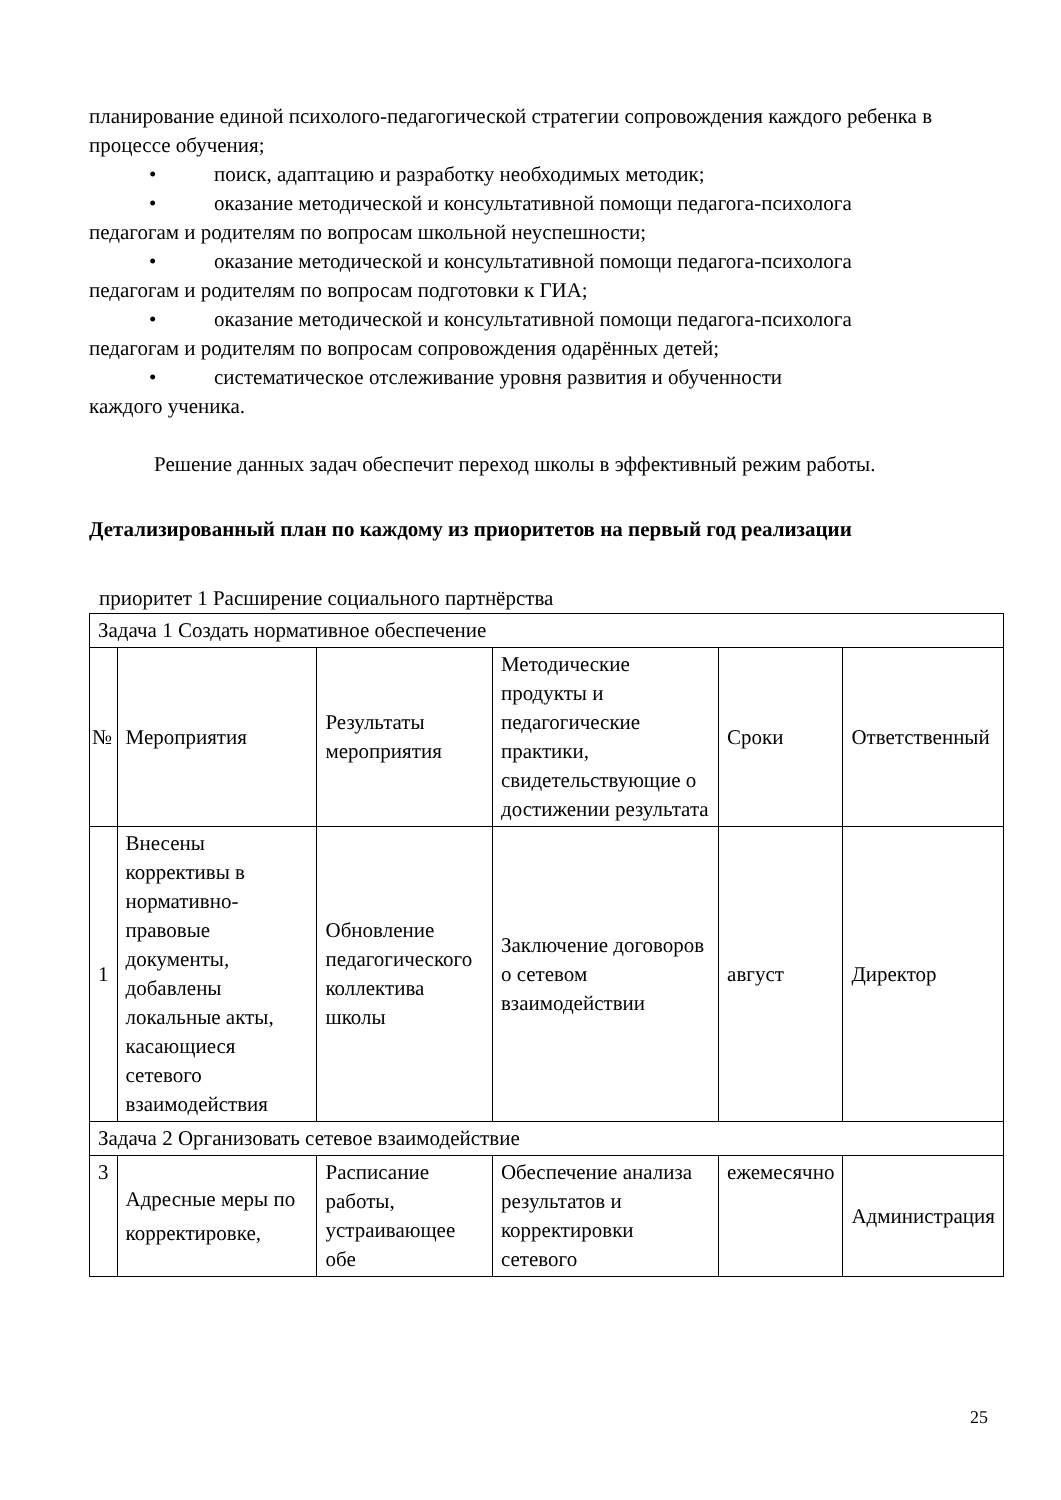планирование единой психолого-педагогической стратегии сопровождения каждого ребенка в процессе обучения;
• поиск, адаптацию и разработку необходимых методик;
• оказание методической и консультативной помощи педагога-психолога
педагогам и родителям по вопросам школьной неуспешности;
• оказание методической и консультативной помощи педагога-психолога
педагогам и родителям по вопросам подготовки к ГИА;
• оказание методической и консультативной помощи педагога-психолога
педагогам и родителям по вопросам сопровождения одарённых детей;
• систематическое отслеживание уровня развития и обученности
каждого ученика.
Решение данных задач обеспечит переход школы в эффективный режим работы.
Детализированный план по каждому из приоритетов на первый год реализации
приоритет 1 Расширение социального партнёрства
| Задача 1 Создать нормативное обеспечение | | | | | |
| № | Мероприятия | Результаты мероприятия | Методические продукты и педагогические практики, свидетельствующие о достижении результата | Сроки | Ответственный |
| 1 | Внесены коррективы в нормативно-правовые документы, добавлены локальные акты, касающиеся сетевого взаимодействия | Обновление педагогического коллектива школы | Заключение договоров о сетевом взаимодействии | август | Директор |
| Задача 2 Организовать сетевое взаимодействие | | | | | |
| 3 | Адресные меры по корректировке, | Расписание работы, устраивающее обе | Обеспечение анализа результатов и корректировки сетевого | ежемесячно | Администрация |
25